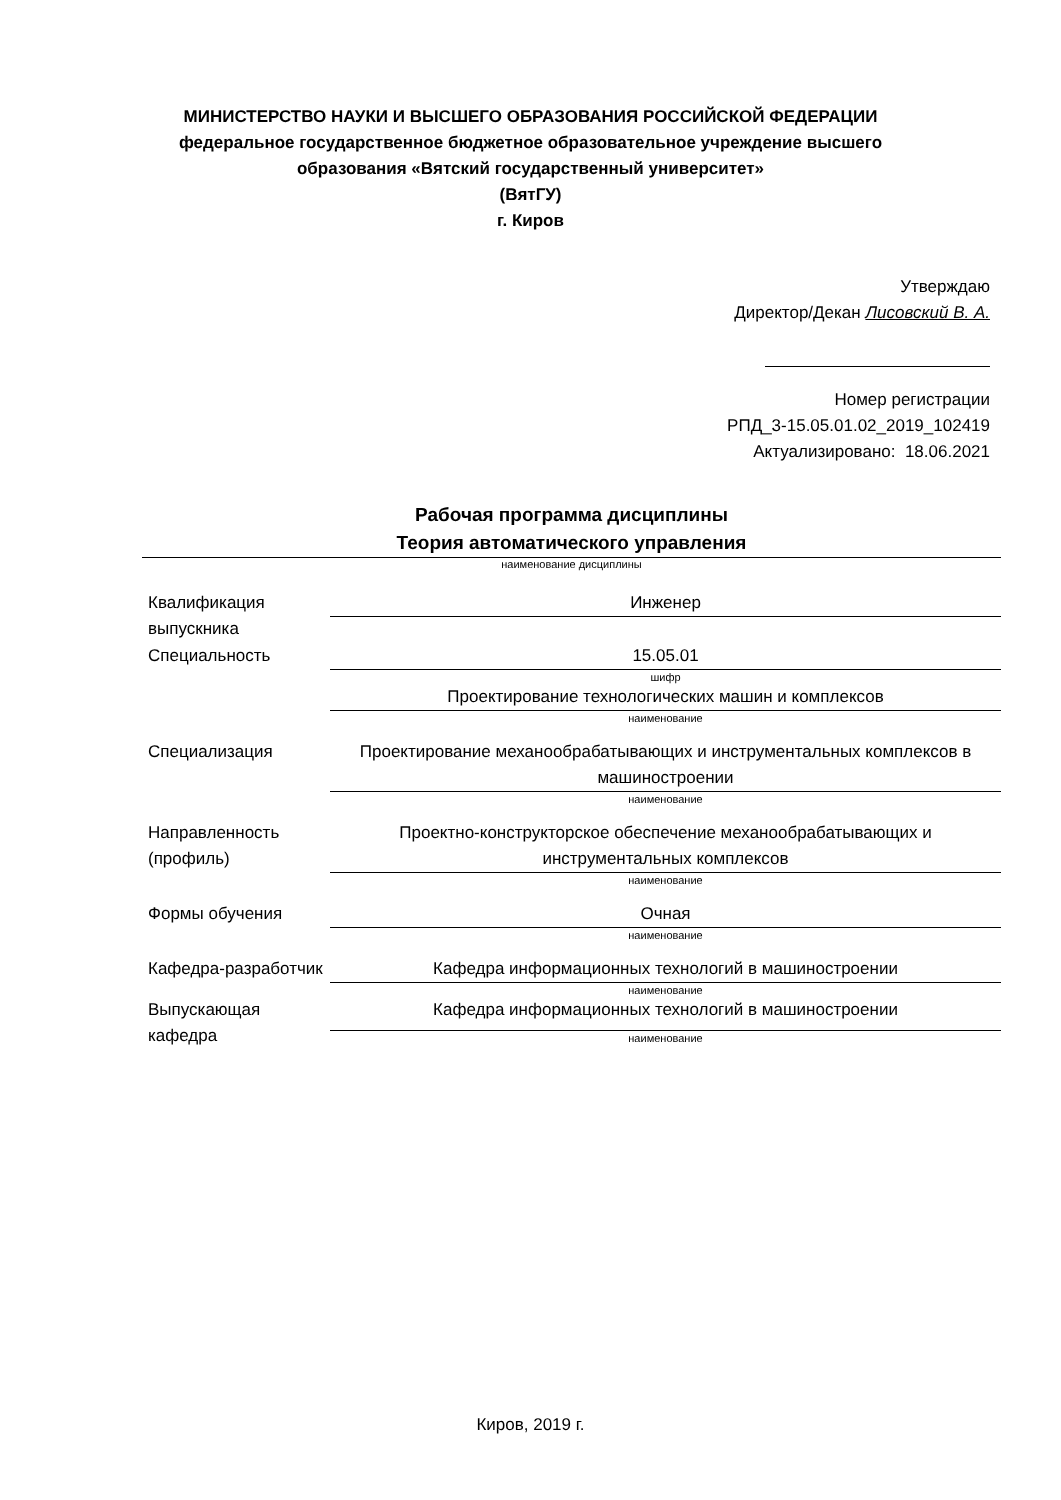МИНИСТЕРСТВО НАУКИ И ВЫСШЕГО ОБРАЗОВАНИЯ РОССИЙСКОЙ ФЕДЕРАЦИИ
федеральное государственное бюджетное образовательное учреждение высшего
образования «Вятский государственный университет»
(ВятГУ)
г. Киров
Утверждаю
Директор/Декан Лисовский В. А.
Номер регистрации
РПД_3-15.05.01.02_2019_102419
Актуализировано: 18.06.2021
Рабочая программа дисциплины
Теория автоматического управления
наименование дисциплины
| Квалификация выпускника | Инженер |
| Специальность | 15.05.01 |
| | шифр |
| | Проектирование технологических машин и комплексов |
| | наименование |
| Специализация | Проектирование механообрабатывающих и инструментальных комплексов в машиностроении |
| | наименование |
| Направленность (профиль) | Проектно-конструкторское обеспечение механообрабатывающих и инструментальных комплексов |
| | наименование |
| Формы обучения | Очная |
| | наименование |
| Кафедра-разработчик | Кафедра информационных технологий в машиностроении |
| | наименование |
| Выпускающая кафедра | Кафедра информационных технологий в машиностроении |
| | наименование |
Киров, 2019 г.